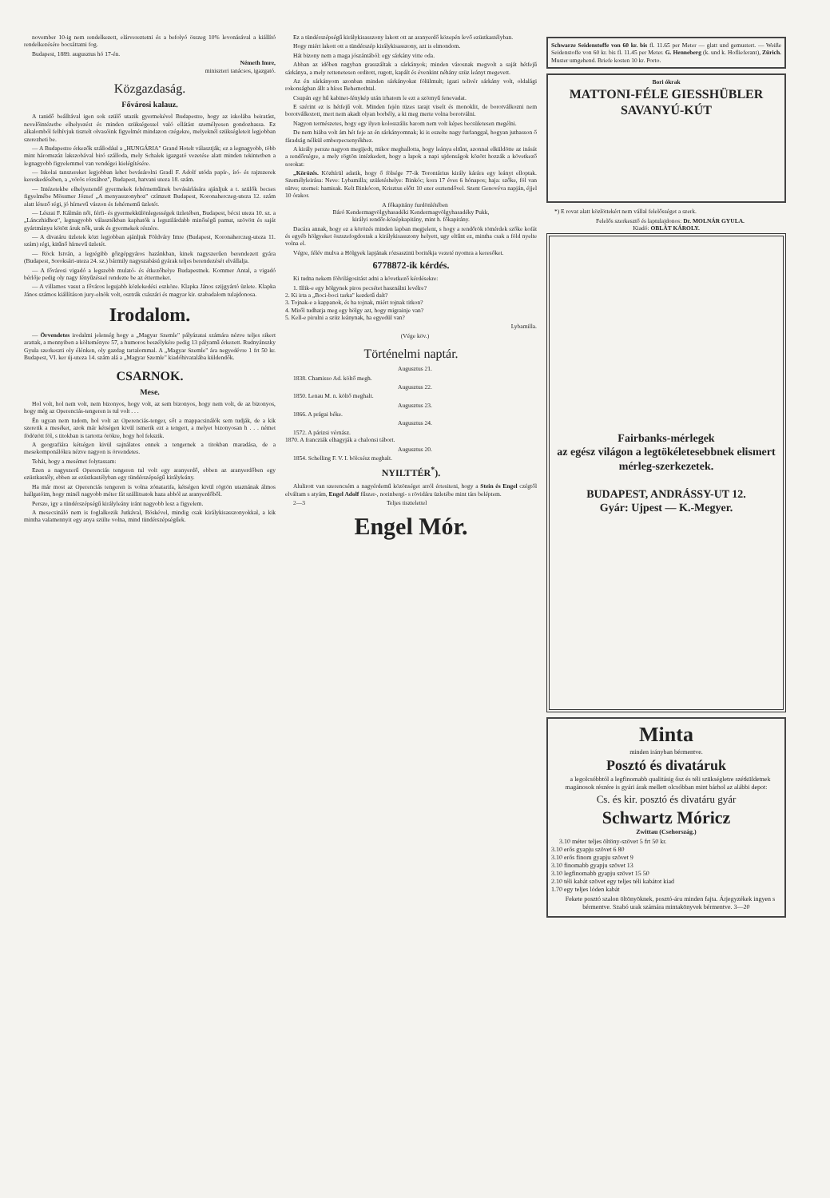november 10-ig nem rendelkezett, elárvereztetni és a befolyó összeg 10% levonásával a kiállító rendelkezésére bocsáttatni fog.
Budapest, 1889. augusztus hó 17-én.
Németh Imre,
miniszteri tanácsos, igazgató.
Közgazdaság.
Fővárosi kalauz.
A tanidő beálltával igen sok szülő utazik gyermekével Budapestre, hogy az iskolába beiratást, nevelőintézetbe elhelyezést és minden szükségessel való ellátást személyesen gondozhassa. Ez alkalomból felhívjuk tisztelt olvasóink figyelmét mindazon czégekre, melyeknél szükségleteit legjobban szerezheti be.
— A Budapestre érkezők szállodául a „HUNGÁRIA" Grand Hotelt választják; ez a legnagyobb, több mint háromszáz lakszobával biró szálloda, mely Schalek igazgató vezetése alatt minden tekintetben a legnagyobb figyelemmel van vendégei kielégítésére.
— Iskolai tanszereket legjobban lehet bevásárolni Gradl F. Adolf utóda papír-, író- és rajzszerek kereskedésében, a „vörös rózsához", Budapest, hatvani uteza 18. szám.
— Intézetekbe elhelyezendő gyermekek fehérneműinek bevásárlására ajánljuk a t. szülők becses figyelmébe Mössmer József „A menyasszonyhoz" czímzett Budapest, Koronaherczeg-uteza 12. szám alatt létező régi, jó hírnevű vászon és fehérnemű üzletét.
— Lészai F. Kálmán női, férfi- és gyermekkülönlegességek üzletében, Budapest, bécsi uteza 10. sz. a „Lánczhidhoz", legnagyobb választékban kaphatók a legszilárdabb minőségű pamut, szövött és saját gyártmányu kötött áruk nők, urak és gyermekek részére.
— A divatáru üzletek közt legjobban ajánljuk Földváry Imre (Budapest, Koronaherczeg-uteza 11. szám) régi, kitűnő hírnevű üzletét.
— Röck István, a legrégibb gőzgépgyáros hazánkban, kinek nagyszerűen berendezett gyára (Budapest, Soroksári-uteza 24. sz.) bármily nagyszabású gyárak teljes berendezését elvállalja.
— A fővárosi vigadó a legszebb mulató- és étkezőhelye Budapestnek. Kommer Antal, a vigadó bérlője pedig oly nagy fényűzéssel rendezte be az éttermeket.
— A villamos vasut a főváros legujabb közlekedési eszköze. Klapka János szijgyártó üzlete. Klapka János számos kiállításon jury-elnök volt, osztrák császári és magyar kir. szabadalom tulajdonosa.
Irodalom.
— Örvendetes irodalmi jelenség hogy a „Magyar Szemle" pályázatai számára nézve teljes sikert arattak, a mennyiben a költeményre 57, a humoros beszélykére pedig 13 pályamű érkezett. Rudnyánszky Gyula szerkeszti oly élénken, oly gazdag tartalommal. A „Magyar Szemle" ára negyedévre 1 frt 50 kr. Budapest, VI. ker új-uteza 14. szám alá a „Magyar Szemle" kiadóhivatalába küldendők.
CSARNOK.
Mese.
Hol volt, hol nem volt, nem bizonyos, hogy volt, az sem bizonyos, hogy nem volt, de az bizonyos, hogy még az Operenciás-tengeren is tul volt . . .
Én ugyan nem tudom, hol volt az Operenciás-tenger, sőt a mappacsinálók sem tudják, de a kik szeretik a meséket, azok már kétségen kivül ismerik ezt a tengert, a melyet bizonyosan h . . . német födözött föl, s titokban is tartotta örökre, hogy hol fekszik.
A geografiára kétségen kivül sajnálatos ennek a tengernek a titokban maradása, de a mesekomponálókra nézve nagyon is örvendetes.
Tehát, hogy a mesémet folytassam:
Ezen a nagyszerű Operenciás tengeren tul volt egy aranyerdő, ebben az aranyerdőben egy ezüstkastély, ebben az ezüstkastélyban egy tündérszépségű királyleány.
Ha már most az Operenciás tengeren is volna zónatarifa, kétségen kivül rögtön utaznának álmos hallgatóim, hogy minél nagyobb méter fát szállitsatok haza abból az aranyerdőből.
Persze, igy a tündérszépségű királyleány iránt nagyobb lesz a figyelem.
A mesecsináló nem is foglalkozik Jutkával, Böskével, mindig csak királykisasszonyokkal, a kik mintha valamennyit egy anya szülte volna, mind tündérszépségűek.
Ez a tündérszépségű királykisasszony lakott ott az aranyerdő közepén levő ezüstkastélyban.
Hogy miért lakott ott a tündérszép királykisasszony, azt is elmondom.
Hát bizony nem a maga jószántából: egy sárkány vitte oda.
Abban az időben nagyban grasszáltak a sárkányok; minden városnak megvolt a saját hétfejű sárkánya, a mely rettenetesen orditott, rugott, kapált és évenkint néhány szüz leányt megevett.
Az én sárkányom azonban minden sárkányokat fölülmult; igazi telivér sárkány volt, oldalági rokonságban állt a híres Behemothtal.
Csupán egy hű kabinet-fénykép után irhatom le ezt a szörnyű fenevadat.
E szérint ez is hétfejű volt. Minden fején tüzes tarajt viselt és monoklit, de borotválkozni nem borotválkozott, mert nem akadt olyan borbély, a ki meg merte volna borotválni.
Nagyon természetes, hogy egy ilyen kolosszális barom nem volt képes becsületesen megélni.
De nem hiába volt ám hét feje az én sárkányomnak; ki is eszelte nagy furfanggal, hogyan juthasson ő fáradság nélkül emberpecsenyékhez.
A király persze nagyon megijedt, mikor meghallotta, hogy leánya eltűnt, azonnal elküldötte az inását a rendőrségre, a mely rögtön intézkedett, hogy a lapok a napi ujdonságok között hozzák a következő sorokat:
„Körözés. Közhírül adatik, hogy ő fölsége 77-ik Torontárius király kárára egy leányt elloptak. Személyleirása: Neve: Lybamilla; születéshelye: Binkóc; kora 17 éves 6 hónapos; haja: szőke, föl van sütve; szemei: hamisak. Kelt Binkócon, Krisztus előtt 10 ezer esztendővel. Szent Genovéva napján, éjjel 10 órakor.
A főkapitány furdönlétében
Báró Kendermagvölgyhasadéki Kendermagvölgyhasadéky Pukk,
királyi rendőr-középkapitány, mint h. főkapitány.
Dacára annak, hogy ez a körözés minden lapban megjelent, s hogy a rendőrök tömérdek szőke kofát és egyéb hölgyeket öszszefogdostak a királykisasszony helyett, ugy eltűnt ez, mintha csak a föld nyelte volna el.
Végre, félév mulva a Hölgyek lapjának rózsaszinü boritékja vezeté nyomra a keresőket.
6778872-ik kérdés.
Ki tudna nekem fölvilágositást adni a következő kérdésekre:
1. Illik-e egy hölgynek piros pecsétet használni levélre?
2. Ki irta a „Boci-boci tarka" kezdetű dalt?
3. Tojnak-e a kappanok, és ha tojnak, miért tojnak titkon?
4. Miről tudhatja meg egy hölgy azt, hogy migrainje van?
5. Kell-e pirulni a szüz leánynak, ha egyedül van?
Lybamilla.
(Vége köv.)
Történelmi naptár.
Augusztus 21.
1838. Chamisso Ad. költő megh.
Augusztus 22.
1850. Lenau M. n. költő meghalt.
Augusztus 23.
1866. A prágai béke.
Augusztus 24.
1572. A párizsi vérnász.
1870. A francziák elhagyják a chalonsi tábort.
Augusztus 20.
1854. Schelling F. V. I. bölcsész meghalt.
NYILTTÉR<sup>*</sup>).
Alulirott van szerencsém a nagyérdemű közönséget arról értesiteni, hogy a Stein és Engel czégtől elváltam s atyám, Engel Adolf fűszer-, norinbergi- s rövidáru üzletébe mint társ beléptem.
2—3 Teljes tisztelettel
Engel Mór.
Schwarze Seidenstoffe von 60 kr. bis fl. 11.65 per Meter — glatt und gemustert. — Weiße Seidenstoffe von 60 kr. bis fl. 11.45 per Meter. G. Henneberg (k. und k. Hoflieferant), Zürich. Muster umgehend. Briefe kosten 10 kr. Porto.
Bori ókrak
MATTONI-FÉLE GIESSHÜBLER SAVANYÚ-KÚT
*) E rovat alatt közlöttekért nem vállal felelősséget a szerk.
Felelős szerkesztő és laptulajdonos: Dr. MOLNÁR GYULA.
Kiadó: OBLÁT KÁROLY.
Fairbanks-mérlegek
az egész világon a legtökéletesebbnek elismert mérleg-szerkezetek.
BUDAPEST, ANDRÁSSY-UT 12.
Gyár: Ujpest — K.-Megyer.
Minta
minden irányban bérmentve.
Posztó és divatáruk
a legolcsóbbtól a legfinomabb qualitásig ősz és téli szükségletre szétküldetnek magánosok részére is gyári árak mellett olcsóbban mint bárhol az alábbi depot:
Cs. és kir. posztó és divatáru gyár
Schwartz Móricz
Zwittau (Csehország.)
3.10 méter teljes öltöny-szövet 5 frt 50 kr.
3.10 erős gyapju szövet 6 80
3.10 erős finom gyapju szövet 9
3.10 finomabb gyapju szövet 13
3.10 legfinomabb gyapju szövet 15 50
2.10 téli kabát szövet egy teljes téli kabátot kiad
1.70 egy teljes lóden kabát
Fekete posztó szalon öltönyöknek, posztó-áru minden fajta. Árjegyzékek ingyen s bérmentve. Szabó urak számára mintakönyvek bérmentve. 3—20